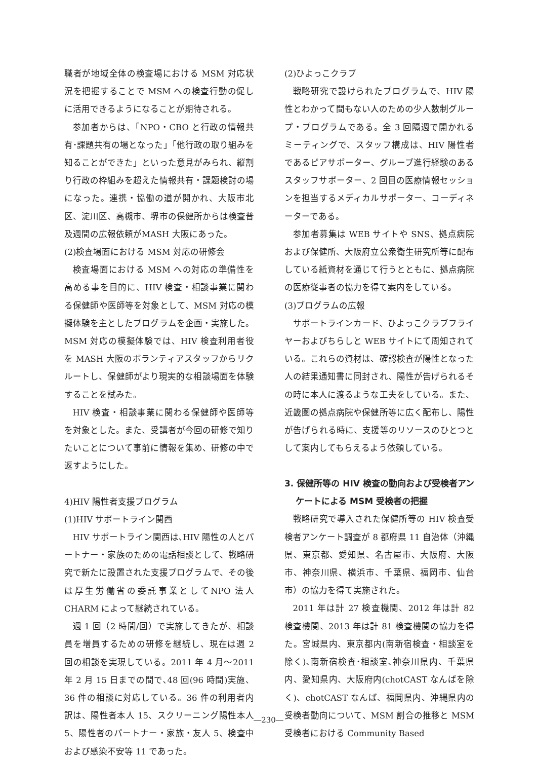職者が地域全体の検査場における MSM 対応状況を把握することで MSM への検査行動の促しに活用できるようになることが期待される。
参加者からは、「NPO・CBO と行政の情報共有･課題共有の場となった」「他行政の取り組みを知ることができた」といった意見がみられ、縦割り行政の枠組みを超えた情報共有・課題検討の場になった。連携・協働の道が開かれ、大阪市北区、淀川区、高槻市、堺市の保健所からは検査普及週間の広報依頼がMASH 大阪にあった。
(2)検査場面における MSM 対応の研修会
検査場面における MSM への対応の準備性を高める事を目的に、HIV 検査・相談事業に関わる保健師や医師等を対象として、MSM 対応の模擬体験を主としたプログラムを企画・実施した。MSM 対応の模擬体験では、HIV 検査利用者役を MASH 大阪のボランティアスタッフからリクルートし、保健師がより現実的な相談場面を体験することを試みた。
HIV 検査・相談事業に関わる保健師や医師等を対象とした。また、受講者が今回の研修で知りたいことについて事前に情報を集め、研修の中で返すようにした。
4)HIV 陽性者支援プログラム
(1)HIV サポートライン関西
HIV サポートライン関西は､HIV 陽性の人とパートナー・家族のための電話相談として、戦略研究で新たに設置された支援プログラムで、その後は厚生労働省の委託事業としてNPO 法人 CHARM によって継続されている。
週 1 回（2 時間/回）で実施してきたが、相談員を増員するための研修を継続し、現在は週 2 回の相談を実現している。2011 年 4 月～2011 年 2 月 15 日までの間で､48 回(96 時間)実施、36 件の相談に対応している。36 件の利用者内訳は、陽性者本人 15、スクリーニング陽性本人 5、陽性者のパートナー・家族・友人 5、検査中および感染不安等 11 であった。
(2)ひよっこクラブ
戦略研究で設けられたプログラムで、HIV 陽性とわかって間もない人のための少人数制グループ・プログラムである。全 3 回隔週で開かれるミーティングで、スタッフ構成は、HIV 陽性者であるピアサポーター、グループ進行経験のあるスタッフサポーター、2 回目の医療情報セッションを担当するメディカルサポーター、コーディネーターである。
参加者募集は WEB サイトや SNS、拠点病院および保健所、大阪府立公衆衛生研究所等に配布している紙資材を通じて行うとともに、拠点病院の医療従事者の協力を得て案内をしている。
(3)プログラムの広報
サポートラインカード、ひよっこクラブフライヤーおよびちらしと WEB サイトにて周知されている。これらの資材は、確認検査が陽性となった人の結果通知書に同封され、陽性が告げられるその時に本人に渡るような工夫をしている。また、近畿圏の拠点病院や保健所等に広く配布し、陽性が告げられる時に、支援等のリソースのひとつとして案内してもらえるよう依頼している。
3. 保健所等の HIV 検査の動向および受検者アンケートによる MSM 受検者の把握
戦略研究で導入された保健所等の HIV 検査受検者アンケート調査が 8 都府県 11 自治体（沖縄県、東京都、愛知県、名古屋市、大阪府、大阪市、神奈川県、横浜市、千葉県、福岡市、仙台市）の協力を得て実施された。
2011 年は計 27 検査機関、2012 年は計 82 検査機関、2013 年は計 81 検査機関の協力を得た。宮城県内、東京都内(南新宿検査・相談室を除く)､南新宿検査･相談室､神奈川県内、千葉県内、愛知県内、大阪府内(chotCAST なんばを除く)、chotCAST なんば、福岡県内、沖縄県内の受検者動向について、MSM 割合の推移と MSM 受検者における Community Based
―230―